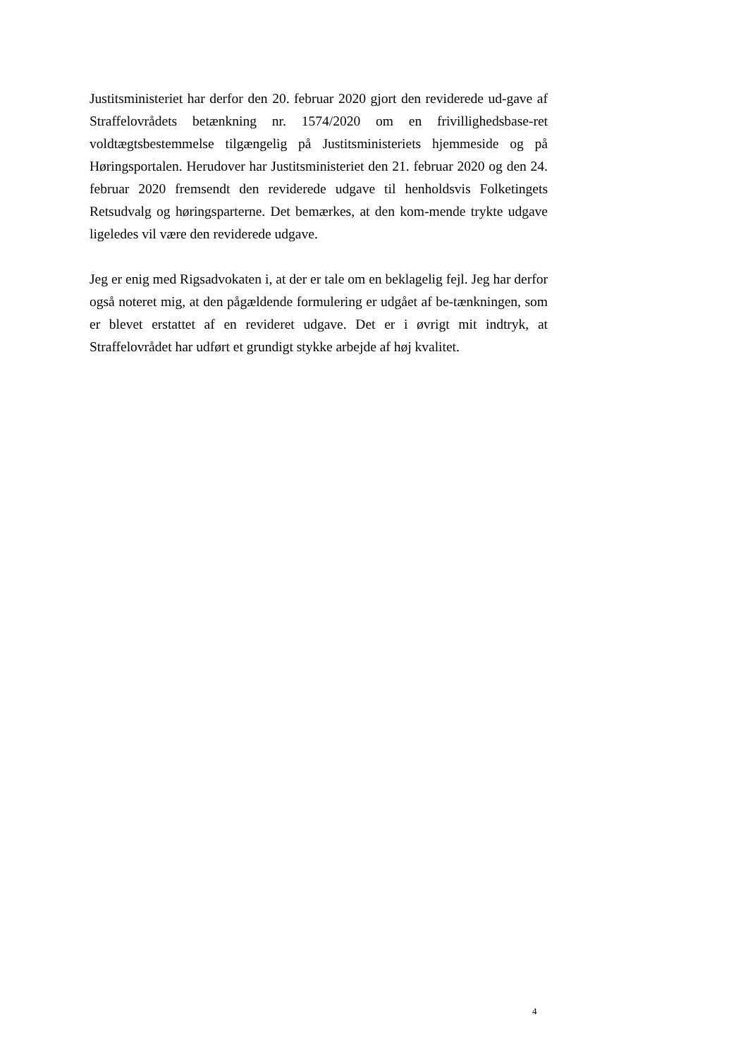Justitsministeriet har derfor den 20. februar 2020 gjort den reviderede ud-gave af Straffelovrådets betænkning nr. 1574/2020 om en frivillighedsbase-ret voldtægtsbestemmelse tilgængelig på Justitsministeriets hjemmeside og på Høringsportalen. Herudover har Justitsministeriet den 21. februar 2020 og den 24. februar 2020 fremsendt den reviderede udgave til henholdsvis Folketingets Retsudvalg og høringsparterne. Det bemærkes, at den kom-mende trykte udgave ligeledes vil være den reviderede udgave.
Jeg er enig med Rigsadvokaten i, at der er tale om en beklagelig fejl. Jeg har derfor også noteret mig, at den pågældende formulering er udgået af be-tænkningen, som er blevet erstattet af en revideret udgave. Det er i øvrigt mit indtryk, at Straffelovrådet har udført et grundigt stykke arbejde af høj kvalitet.
4